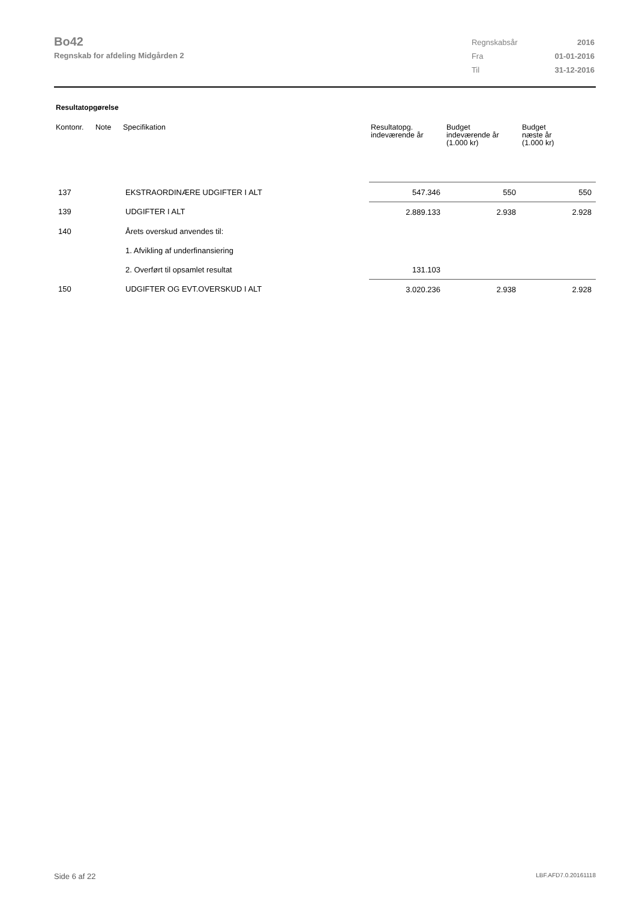Bo42
Regnskab for afdeling Midgården 2
| Regnskabsår | 2016 |
| Fra | 01-01-2016 |
| Til | 31-12-2016 |
Resultatopgørelse
| Kontonr. | Note | Specifikation | Resultatopg. indeværende år | Budget indeværende år (1.000 kr) | Budget næste år (1.000 kr) |
| --- | --- | --- | --- | --- | --- |
| 137 | | EKSTRAORDINÆRE UDGIFTER I ALT | 547.346 | 550 | 550 |
| 139 | | UDGIFTER I ALT | 2.889.133 | 2.938 | 2.928 |
| 140 | | Årets overskud anvendes til: | | | |
| | | 1. Afvikling af underfinansiering | | | |
| | | 2. Overført til opsamlet resultat | 131.103 | | |
| 150 | | UDGIFTER OG EVT.OVERSKUD I ALT | 3.020.236 | 2.938 | 2.928 |
Side 6 af 22 LBF.AFD7.0.20161118